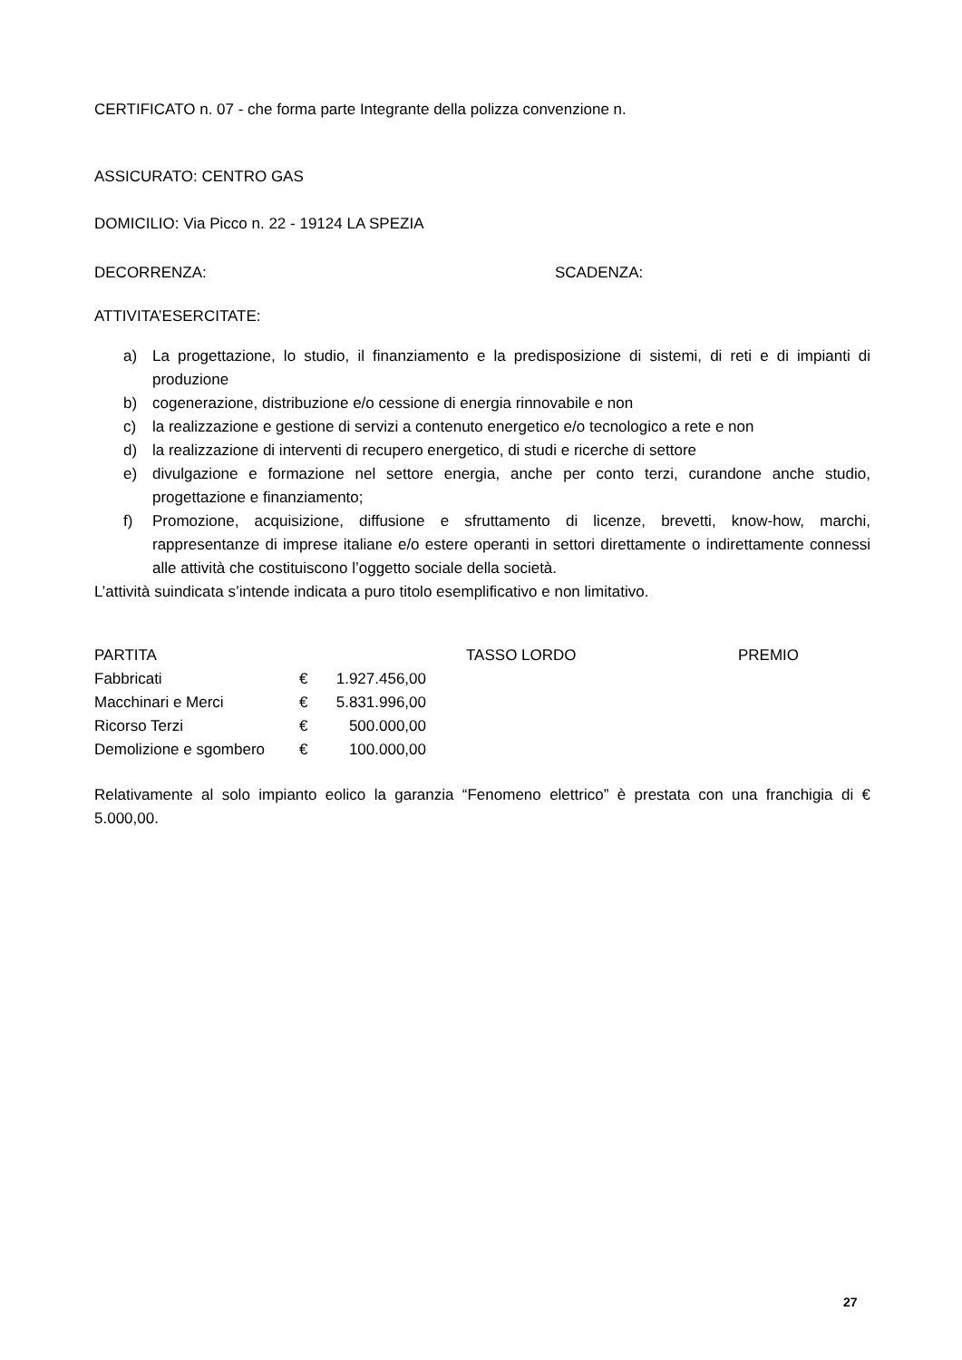CERTIFICATO n. 07 - che forma parte Integrante della polizza convenzione n.
ASSICURATO: CENTRO GAS
DOMICILIO: Via Picco n. 22 - 19124 LA SPEZIA
DECORRENZA: SCADENZA:
ATTIVITA’ESERCITATE:
a) La progettazione, lo studio, il finanziamento e la predisposizione di sistemi, di reti e di impianti di produzione
b) cogenerazione, distribuzione e/o cessione di energia rinnovabile e non
c) la realizzazione e gestione di servizi a contenuto energetico e/o tecnologico a rete e non
d) la realizzazione di interventi di recupero energetico, di studi e ricerche di settore
e) divulgazione e formazione nel settore energia, anche per conto terzi, curandone anche studio, progettazione e finanziamento;
f) Promozione, acquisizione, diffusione e sfruttamento di licenze, brevetti, know-how, marchi, rappresentanze di imprese italiane e/o estere operanti in settori direttamente o indirettamente connessi alle attività che costituiscono l’oggetto sociale della società.
L’attività suindicata s’intende indicata a puro titolo esemplificativo e non limitativo.
| PARTITA | | | TASSO LORDO | PREMIO |
| Fabbricati | € | 1.927.456,00 | | |
| Macchinari e Merci | € | 5.831.996,00 | | |
| Ricorso Terzi | € | 500.000,00 | | |
| Demolizione e sgombero | € | 100.000,00 | | |
Relativamente al solo impianto eolico la garanzia “Fenomeno elettrico” è prestata con una franchigia di € 5.000,00.
27